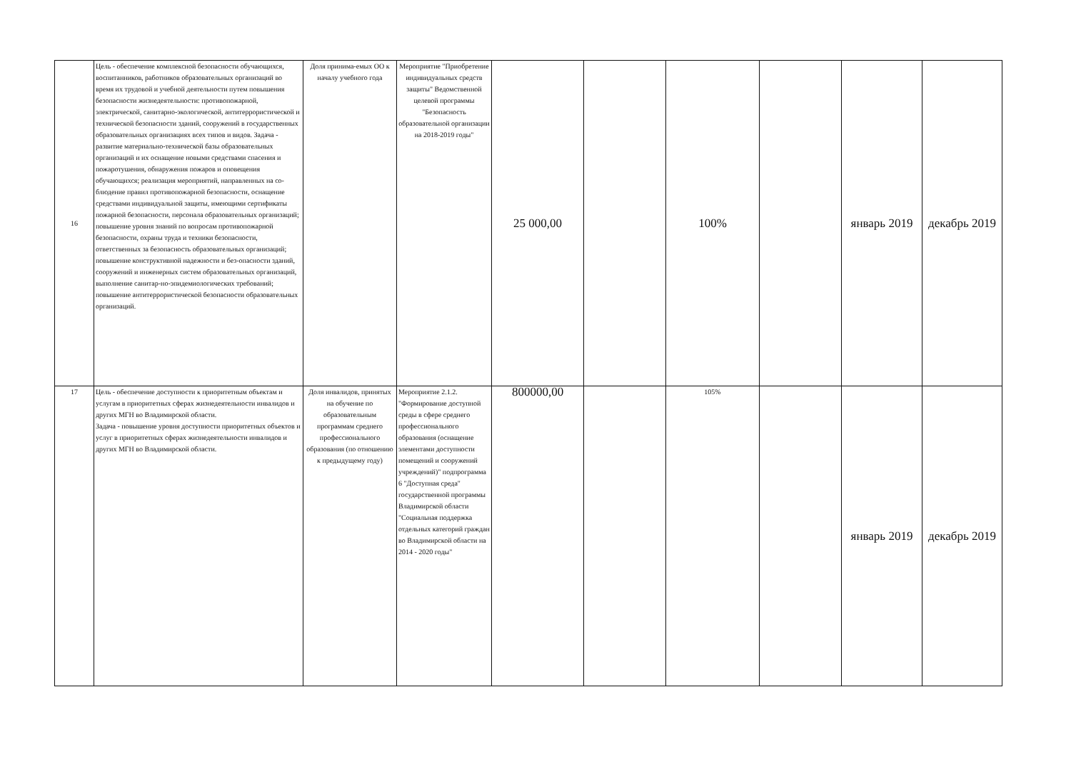| 16 | Цель - обеспечение комплексной безопасности обучающихся, воспитанников, работников образовательных организаций во время их трудовой и учебной деятельности путем повышения безопасности жизнедеятельности: противопожарной, электрической, санитарно-экологической, антитеррористической и технической безопасности зданий, сооружений в государственных образовательных организациях всех типов и видов. Задача - развитие материально-технической базы образовательных организаций и их оснащение новыми средствами спасения и пожаротушения, обнаружения пожаров и оповещения обучающихся; реализация мероприятий, направленных на со-блюдение правил противопожарной безопасности, оснащение средствами индивидуальной защиты, имеющими сертификаты пожарной безопасности, персонала образовательных организаций; повышение уровня знаний по вопросам противопожарной безопасности, охраны труда и техники безопасности, ответственных за безопасность образовательных организаций; повышение конструктивной надежности и без-опасности зданий, сооружений и инженерных систем образовательных организаций, выполнение санитар-но-эпидемиологических требований; повышение антитеррористической безопасности образовательных организаций. | Доля принима-емых ОО к началу учебного года | Мероприятие "Приобретение индивидуальных средств защиты" Ведомственной целевой программы "Безопасность образовательной организации на 2018-2019 годы" | 25 000,00 | | 100% | | январь 2019 | декабрь 2019 |
| 17 | Цель - обеспечение доступности к приоритетным объектам и услугам в приоритетных сферах жизнедеятельности инвалидов и других МГН во Владимирской области. Задача - повышение уровня доступности приоритетных объектов и услуг в приоритетных сферах жизнедеятельности инвалидов и других МГН во Владимирской области. | Доля инвалидов, принятых на обучение по образовательным программам среднего профессионального образования (по отношению к предыдущему году) | Мероприятие 2.1.2. "Формирование доступной среды в сфере среднего профессионального образования (оснащение элементами доступности помещений и сооружений учреждений)" подпрограмма 6 "Доступная среда" государственной программы Владимирской области "Социальная поддержка отдельных категорий граждан во Владимирской области на 2014 - 2020 годы" | 800000,00 | | 105% | | январь 2019 | декабрь 2019 |